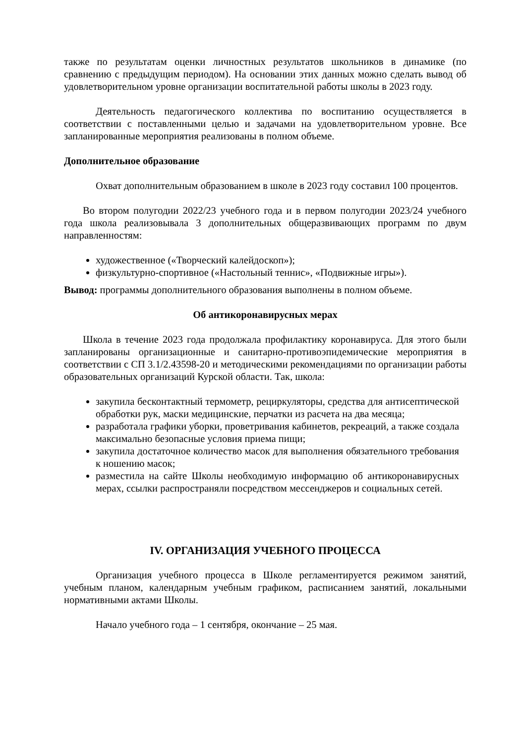также по результатам оценки личностных результатов школьников в динамике (по сравнению с предыдущим периодом). На основании этих данных можно сделать вывод об удовлетворительном уровне организации воспитательной работы школы в 2023 году.
Деятельность педагогического коллектива по воспитанию осуществляется в соответствии с поставленными целью и задачами на удовлетворительном уровне. Все запланированные мероприятия реализованы в полном объеме.
Дополнительное образование
Охват дополнительным образованием в школе в 2023 году составил 100 процентов.
Во втором полугодии 2022/23 учебного года и в первом полугодии 2023/24 учебного года школа реализовывала 3 дополнительных общеразвивающих программ по двум направленностям:
художественное («Творческий калейдоскоп»);
физкультурно-спортивное («Настольный теннис», «Подвижные игры»).
Вывод: программы дополнительного образования выполнены в полном объеме.
Об антикоронавирусных мерах
Школа в течение 2023 года продолжала профилактику коронавируса. Для этого были запланированы организационные и санитарно-противоэпидемические мероприятия в соответствии с СП 3.1/2.43598-20 и методическими рекомендациями по организации работы образовательных организаций Курской области. Так, школа:
закупила бесконтактный термометр, рециркуляторы, средства для антисептической обработки рук, маски медицинские, перчатки из расчета на два месяца;
разработала графики уборки, проветривания кабинетов, рекреаций, а также создала максимально безопасные условия приема пищи;
закупила достаточное количество масок для выполнения обязательного требования к ношению масок;
разместила на сайте Школы необходимую информацию об антикоронавирусных мерах, ссылки распространяли посредством мессенджеров и социальных сетей.
IV. ОРГАНИЗАЦИЯ УЧЕБНОГО ПРОЦЕССА
Организация учебного процесса в Школе регламентируется режимом занятий, учебным планом, календарным учебным графиком, расписанием занятий, локальными нормативными актами Школы.
Начало учебного года – 1 сентября, окончание – 25 мая.